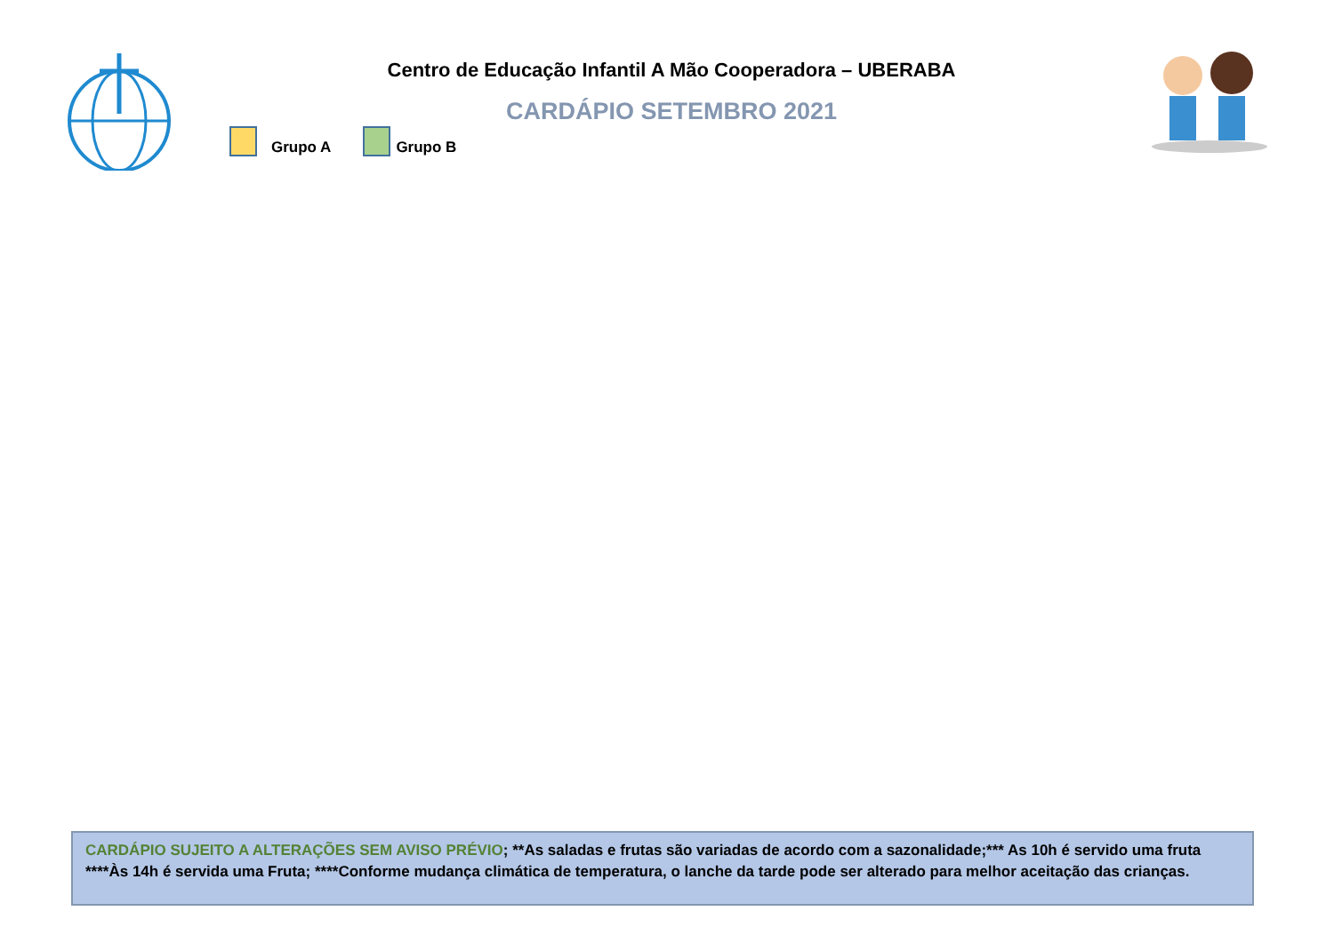Centro de Educação Infantil A Mão Cooperadora – UBERABA
CARDÁPIO SETEMBRO 2021
Grupo A Grupo B
CARDÁPIO SUJEITO A ALTERAÇÕES SEM AVISO PRÉVIO; **As saladas e frutas são variadas de acordo com a sazonalidade;*** As 10h é servido uma fruta ****Às 14h é servida uma Fruta; ****Conforme mudança climática de temperatura, o lanche da tarde pode ser alterado para melhor aceitação das crianças.